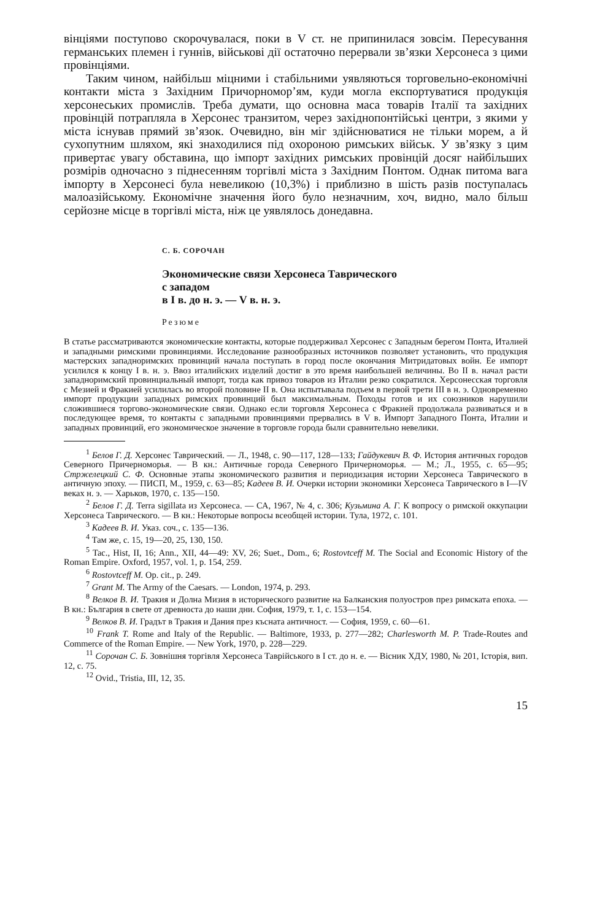вінціями поступово скорочувалася, поки в V ст. не припинилася зовсім. Пересування германських племен і гуннів, військові дії остаточно перервали зв’язки Херсонеса з цими провінціями.
Таким чином, найбільш міцними і стабільними уявляються торговельно-економічні контакти міста з Західним Причорномор’ям, куди могла експортуватися продукція херсонеських промислів. Треба думати, що основна маса товарів Італії та західних провінцій потрапляла в Херсонес транзитом, через західнопонтійські центри, з якими у міста існував прямий зв’язок. Очевидно, він міг здійснюватися не тільки морем, а й сухопутним шляхом, які знаходилися під охороною римських військ. У зв’язку з цим привертає увагу обставина, що імпорт західних римських провінцій досяг найбільших розмірів одночасно з піднесенням торгівлі міста з Західним Понтом. Однак питома вага імпорту в Херсонесі була невеликою (10,3%) і приблизно в шість разів поступалась малоазійському. Економічне значення його було незначним, хоч, видно, мало більш серйозне місце в торгівлі міста, ніж це уявлялось донедавна.
С. Б. СОРОЧАН
Экономические связи Херсонеса Таврического
с западом
в I в. до н. э. — V в. н. э.
Резюме
В статье рассматриваются экономические контакты, которые поддерживал Херсонес с Западным берегом Понта, Италией и западными римскими провинциями. Исследование разнообразных источников позволяет установить, что продукция мастерских западноримских провинций начала поступать в город после окончания Митридатовых войн. Ее импорт усилился к концу I в. н. э. Ввоз италийских изделий достиг в это время наибольшей величины. Во II в. начал расти западноримский провинциальный импорт, тогда как привоз товаров из Италии резко сократился. Херсонесская торговля с Мезией и Фракией усилилась во второй половине II в. Она испытывала подъем в первой трети III в н. э. Одновременно импорт продукции западных римских провинций был максимальным. Походы готов и их союзников нарушили сложившиеся торгово-экономические связи. Однако если торговля Херсонеса с Фракией продолжала развиваться и в последующее время, то контакты с западными провинциями прервались в V в. Импорт Западного Понта, Италии и западных провинций, его экономическое значение в торговле города были сравнительно невелики.
<sup>1</sup> Белов Г. Д. Херсонес Таврический. — Л., 1948, с. 90—117, 128—133; Гайдукевич В. Ф. История античных городов Северного Причерноморья. — В кн.: Античные города Северного Причерноморья. — М.; Л., 1955, с. 65—95; Стржелецкий С. Ф. Основные этапы экономического развития и периодизация истории Херсонеса Таврического в античную эпоху. — ПИСП, М., 1959, с. 63—85; Кадеев В. И. Очерки истории экономики Херсонеса Таврического в I—IV веках н. э. — Харьков, 1970, с. 135—150.
<sup>2</sup> Белов Г. Д. Terra sigillata из Херсонеса. — СА, 1967, № 4, с. 306; Кузьмина А. Г. К вопросу о римской оккупации Херсонеса Таврического. — В кн.: Некоторые вопросы всеобщей истории. Тула, 1972, с. 101.
<sup>3</sup> Кадеев В. И. Указ. соч., с. 135—136.
<sup>4</sup> Там же, с. 15, 19—20, 25, 130, 150.
<sup>5</sup> Tac., Hist, II, 16; Ann., XII, 44—49: XV, 26; Suet., Dom., 6; Rostovtceff M. The Social and Economic History of the Roman Empire. Oxford, 1957, vol. 1, p. 154, 259.
<sup>6</sup> Rostovtceff M. Op. cit., p. 249.
<sup>7</sup> Grant M. The Army of the Caesars. — London, 1974, p. 293.
<sup>8</sup> Велков В. И. Тракия и Долна Мизия в исторического развитие на Балканския полуостров през римската епоха. — В кн.: България в свете от древноста до наши дни. София, 1979, т. 1, с. 153—154.
<sup>9</sup> Велков В. И. Градът в Тракия и Дания през късната античност. — София, 1959, с. 60—61.
<sup>10</sup> Frank T. Rome and Italy of the Republic. — Baltimore, 1933, p. 277—282; Charlesworth M. P. Trade-Routes and Commerce of the Roman Empire. — New York, 1970, p. 228—229.
<sup>11</sup> Сорочан С. Б. Зовнішня торгівля Херсонеса Таврійського в I ст. до н. е. — Вісник ХДУ, 1980, № 201, Історія, вип. 12, с. 75.
<sup>12</sup> Ovid., Tristia, III, 12, 35.
15